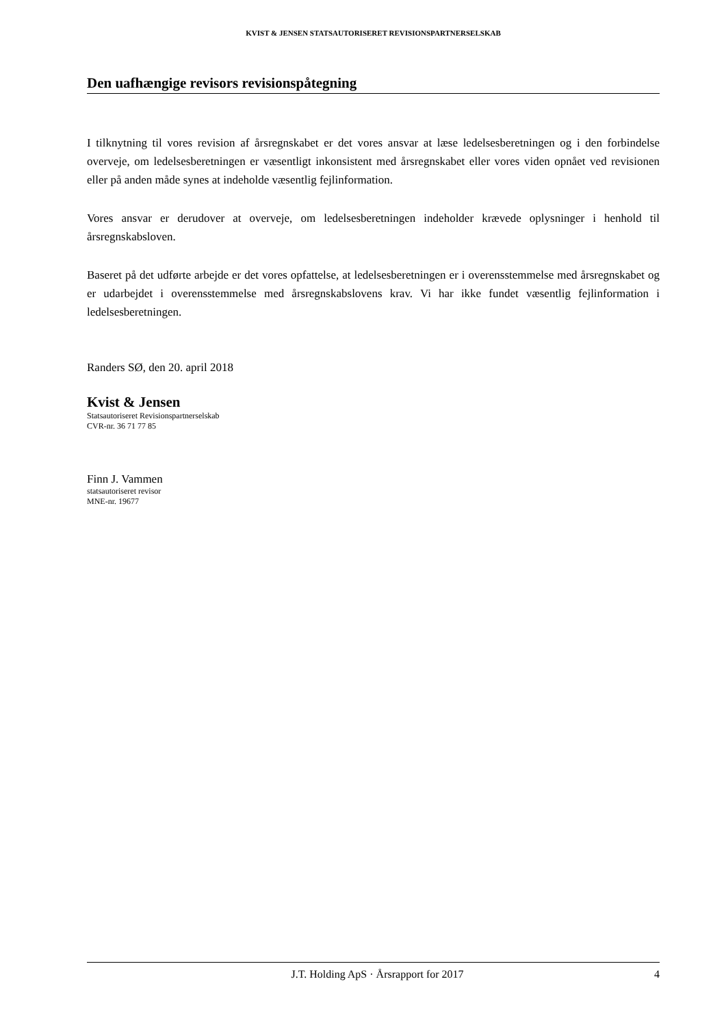KVIST & JENSEN STATSAUTORISERET REVISIONSPARTNERSELSKAB
Den uafhængige revisors revisionspåtegning
I tilknytning til vores revision af årsregnskabet er det vores ansvar at læse ledelsesberetningen og i den forbindelse overveje, om ledelsesberetningen er væsentligt inkonsistent med årsregnskabet eller vores viden opnået ved revisionen eller på anden måde synes at indeholde væsentlig fejlinformation.
Vores ansvar er derudover at overveje, om ledelsesberetningen indeholder krævede oplysninger i henhold til årsregnskabsloven.
Baseret på det udførte arbejde er det vores opfattelse, at ledelsesberetningen er i overensstemmelse med årsregnskabet og er udarbejdet i overensstemmelse med årsregnskabslovens krav. Vi har ikke fundet væsentlig fejlinformation i ledelsesberetningen.
Randers SØ, den 20. april 2018
Kvist & Jensen
Statsautoriseret Revisionspartnerselskab
CVR-nr. 36 71 77 85
Finn J. Vammen
statsautoriseret revisor
MNE-nr. 19677
J.T. Holding ApS · Årsrapport for 2017 4